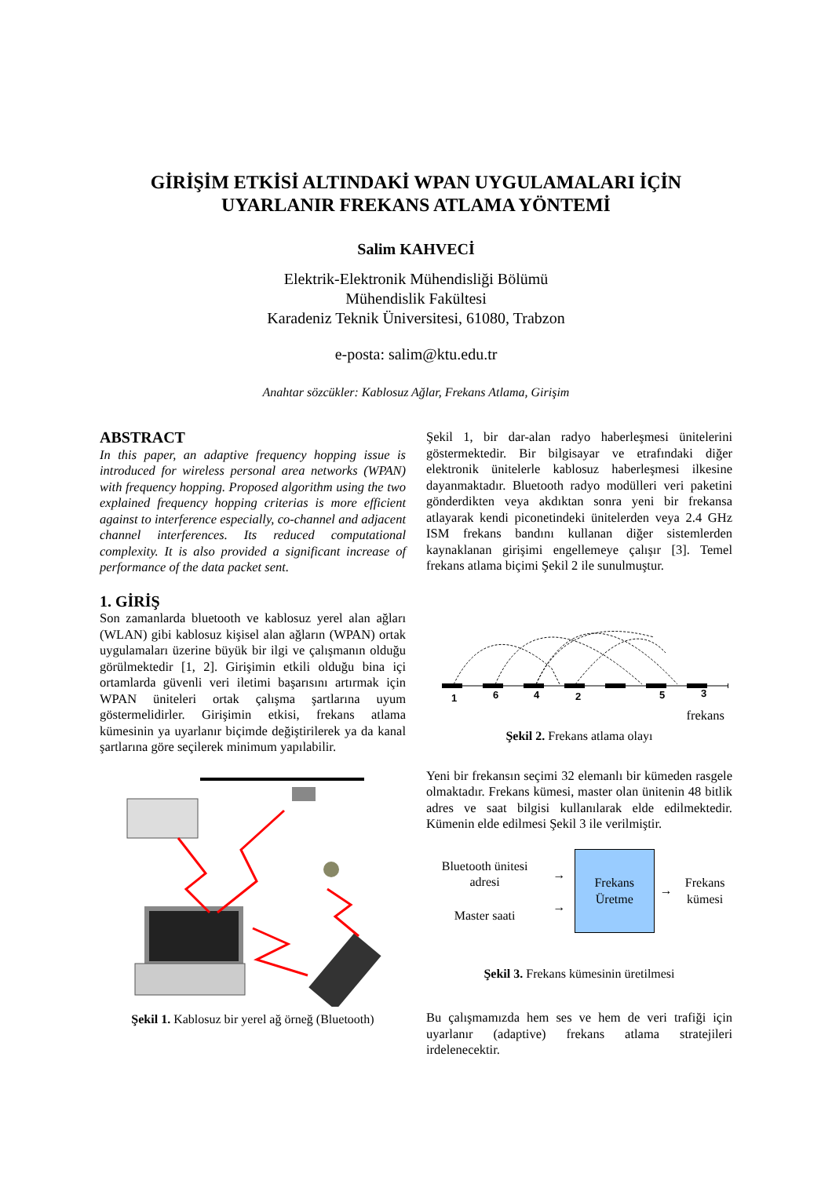GİRİŞİM ETKİSİ ALTINDAKİ WPAN UYGULAMALARI İÇİN
UYARLANIR FREKANS ATLAMA YÖNTEMİ
Salim KAHVECİ
Elektrik-Elektronik Mühendisliği Bölümü
Mühendislik Fakültesi
Karadeniz Teknik Üniversitesi, 61080, Trabzon
e-posta: salim@ktu.edu.tr
Anahtar sözcükler: Kablosuz Ağlar, Frekans Atlama, Girişim
ABSTRACT
In this paper, an adaptive frequency hopping issue is introduced for wireless personal area networks (WPAN) with frequency hopping. Proposed algorithm using the two explained frequency hopping criterias is more efficient against to interference especially, co-channel and adjacent channel interferences. Its reduced computational complexity. It is also provided a significant increase of performance of the data packet sent.
1. GİRİŞ
Son zamanlarda bluetooth ve kablosuz yerel alan ağları (WLAN) gibi kablosuz kişisel alan ağların (WPAN) ortak uygulamaları üzerine büyük bir ilgi ve çalışmanın olduğu görülmektedir [1, 2]. Girişimin etkili olduğu bina içi ortamlarda güvenli veri iletimi başarısını artırmak için WPAN üniteleri ortak çalışma şartlarına uyum göstermelidirler. Girişimin etkisi, frekans atlama kümesinin ya uyarlanır biçimde değiştirilerek ya da kanal şartlarına göre seçilerek minimum yapılabilir.
Şekil 1. Kablosuz bir yerel ağ örneğ (Bluetooth)
Şekil 1, bir dar-alan radyo haberleşmesi ünitelerini göstermektedir. Bir bilgisayar ve etrafındaki diğer elektronik ünitelerle kablosuz haberleşmesi ilkesine dayanmaktadır. Bluetooth radyo modülleri veri paketini gönderdikten veya akdıktan sonra yeni bir frekansa atlayarak kendi piconetindeki ünitelerden veya 2.4 GHz ISM frekans bandını kullanan diğer sistemlerden kaynaklanan girişimi engellemeye çalışır [3]. Temel frekans atlama biçimi Şekil 2 ile sunulmuştur.
1
6
4
2
5
3
frekans
Şekil 2. Frekans atlama olayı
Yeni bir frekansın seçimi 32 elemanlı bir kümeden rasgele olmaktadır. Frekans kümesi, master olan ünitenin 48 bitlik adres ve saat bilgisi kullanılarak elde edilmektedir. Kümenin elde edilmesi Şekil 3 ile verilmiştir.
Bluetooth ünitesi adresi
Master saati
→
→
Frekans Üretme
→
Frekans kümesi
Şekil 3. Frekans kümesinin üretilmesi
Bu çalışmamızda hem ses ve hem de veri trafiği için uyarlanır (adaptive) frekans atlama stratejileri irdelenecektir.